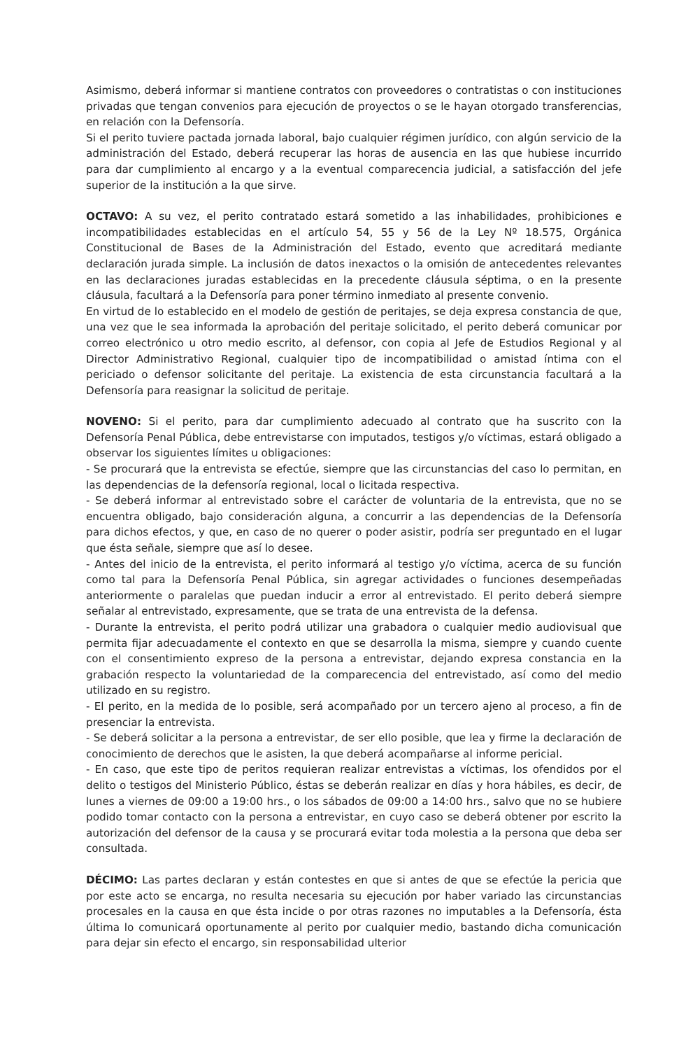Asimismo, deberá informar si mantiene contratos con proveedores o contratistas o con instituciones privadas que tengan convenios para ejecución de proyectos o se le hayan otorgado transferencias, en relación con la Defensoría.
Si el perito tuviere pactada jornada laboral, bajo cualquier régimen jurídico, con algún servicio de la administración del Estado, deberá recuperar las horas de ausencia en las que hubiese incurrido para dar cumplimiento al encargo y a la eventual comparecencia judicial, a satisfacción del jefe superior de la institución a la que sirve.
OCTAVO: A su vez, el perito contratado estará sometido a las inhabilidades, prohibiciones e incompatibilidades establecidas en el artículo 54, 55 y 56 de la Ley Nº 18.575, Orgánica Constitucional de Bases de la Administración del Estado, evento que acreditará mediante declaración jurada simple. La inclusión de datos inexactos o la omisión de antecedentes relevantes en las declaraciones juradas establecidas en la precedente cláusula séptima, o en la presente cláusula, facultará a la Defensoría para poner término inmediato al presente convenio.
En virtud de lo establecido en el modelo de gestión de peritajes, se deja expresa constancia de que, una vez que le sea informada la aprobación del peritaje solicitado, el perito deberá comunicar por correo electrónico u otro medio escrito, al defensor, con copia al Jefe de Estudios Regional y al Director Administrativo Regional, cualquier tipo de incompatibilidad o amistad íntima con el periciado o defensor solicitante del peritaje. La existencia de esta circunstancia facultará a la Defensoría para reasignar la solicitud de peritaje.
NOVENO: Si el perito, para dar cumplimiento adecuado al contrato que ha suscrito con la Defensoría Penal Pública, debe entrevistarse con imputados, testigos y/o víctimas, estará obligado a observar los siguientes límites u obligaciones:
- Se procurará que la entrevista se efectúe, siempre que las circunstancias del caso lo permitan, en las dependencias de la defensoría regional, local o licitada respectiva.
- Se deberá informar al entrevistado sobre el carácter de voluntaria de la entrevista, que no se encuentra obligado, bajo consideración alguna, a concurrir a las dependencias de la Defensoría para dichos efectos, y que, en caso de no querer o poder asistir, podría ser preguntado en el lugar que ésta señale, siempre que así lo desee.
- Antes del inicio de la entrevista, el perito informará al testigo y/o víctima, acerca de su función como tal para la Defensoría Penal Pública, sin agregar actividades o funciones desempeñadas anteriormente o paralelas que puedan inducir a error al entrevistado. El perito deberá siempre señalar al entrevistado, expresamente, que se trata de una entrevista de la defensa.
- Durante la entrevista, el perito podrá utilizar una grabadora o cualquier medio audiovisual que permita fijar adecuadamente el contexto en que se desarrolla la misma, siempre y cuando cuente con el consentimiento expreso de la persona a entrevistar, dejando expresa constancia en la grabación respecto la voluntariedad de la comparecencia del entrevistado, así como del medio utilizado en su registro.
- El perito, en la medida de lo posible, será acompañado por un tercero ajeno al proceso, a fin de presenciar la entrevista.
- Se deberá solicitar a la persona a entrevistar, de ser ello posible, que lea y firme la declaración de conocimiento de derechos que le asisten, la que deberá acompañarse al informe pericial.
- En caso, que este tipo de peritos requieran realizar entrevistas a víctimas, los ofendidos por el delito o testigos del Ministerio Público, éstas se deberán realizar en días y hora hábiles, es decir, de lunes a viernes de 09:00 a 19:00 hrs., o los sábados de 09:00 a 14:00 hrs., salvo que no se hubiere podido tomar contacto con la persona a entrevistar, en cuyo caso se deberá obtener por escrito la autorización del defensor de la causa y se procurará evitar toda molestia a la persona que deba ser consultada.
DÉCIMO: Las partes declaran y están contestes en que si antes de que se efectúe la pericia que por este acto se encarga, no resulta necesaria su ejecución por haber variado las circunstancias procesales en la causa en que ésta incide o por otras razones no imputables a la Defensoría, ésta última lo comunicará oportunamente al perito por cualquier medio, bastando dicha comunicación para dejar sin efecto el encargo, sin responsabilidad ulterior